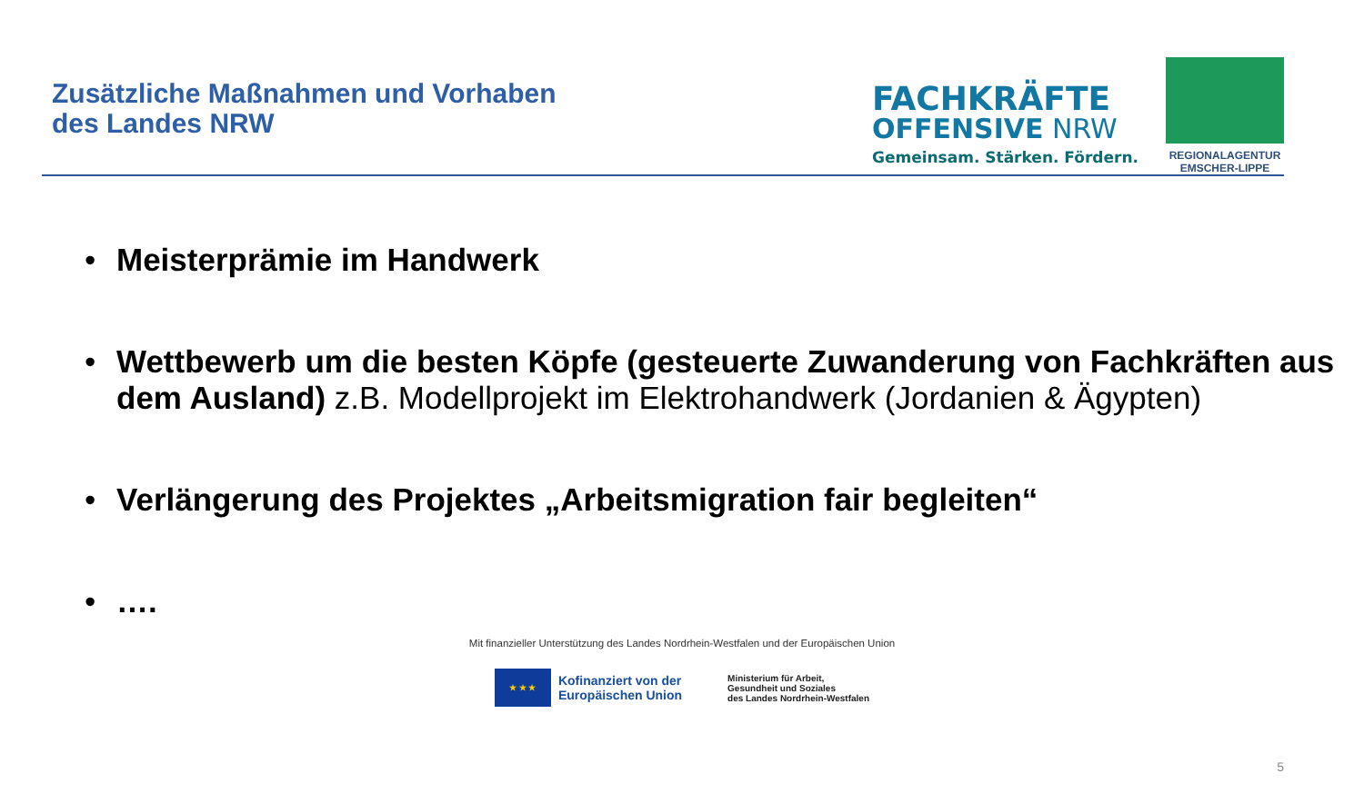Zusätzliche Maßnahmen und Vorhaben
des Landes NRW
FACHKRÄFTE
OFFENSIVE NRW
Gemeinsam. Stärken. Fördern.
REGIONALAGENTUR
EMSCHER-LIPPE
• Meisterprämie im Handwerk
• Wettbewerb um die besten Köpfe (gesteuerte Zuwanderung von Fachkräften aus dem Ausland) z.B. Modellprojekt im Elektrohandwerk (Jordanien & Ägypten)
• Verlängerung des Projektes „Arbeitsmigration fair begleiten“
• ….
Mit finanzieller Unterstützung des Landes Nordrhein-Westfalen und der Europäischen Union
★ ★ ★
Kofinanziert von der
Europäischen Union
Ministerium für Arbeit,
Gesundheit und Soziales
des Landes Nordrhein-Westfalen
5